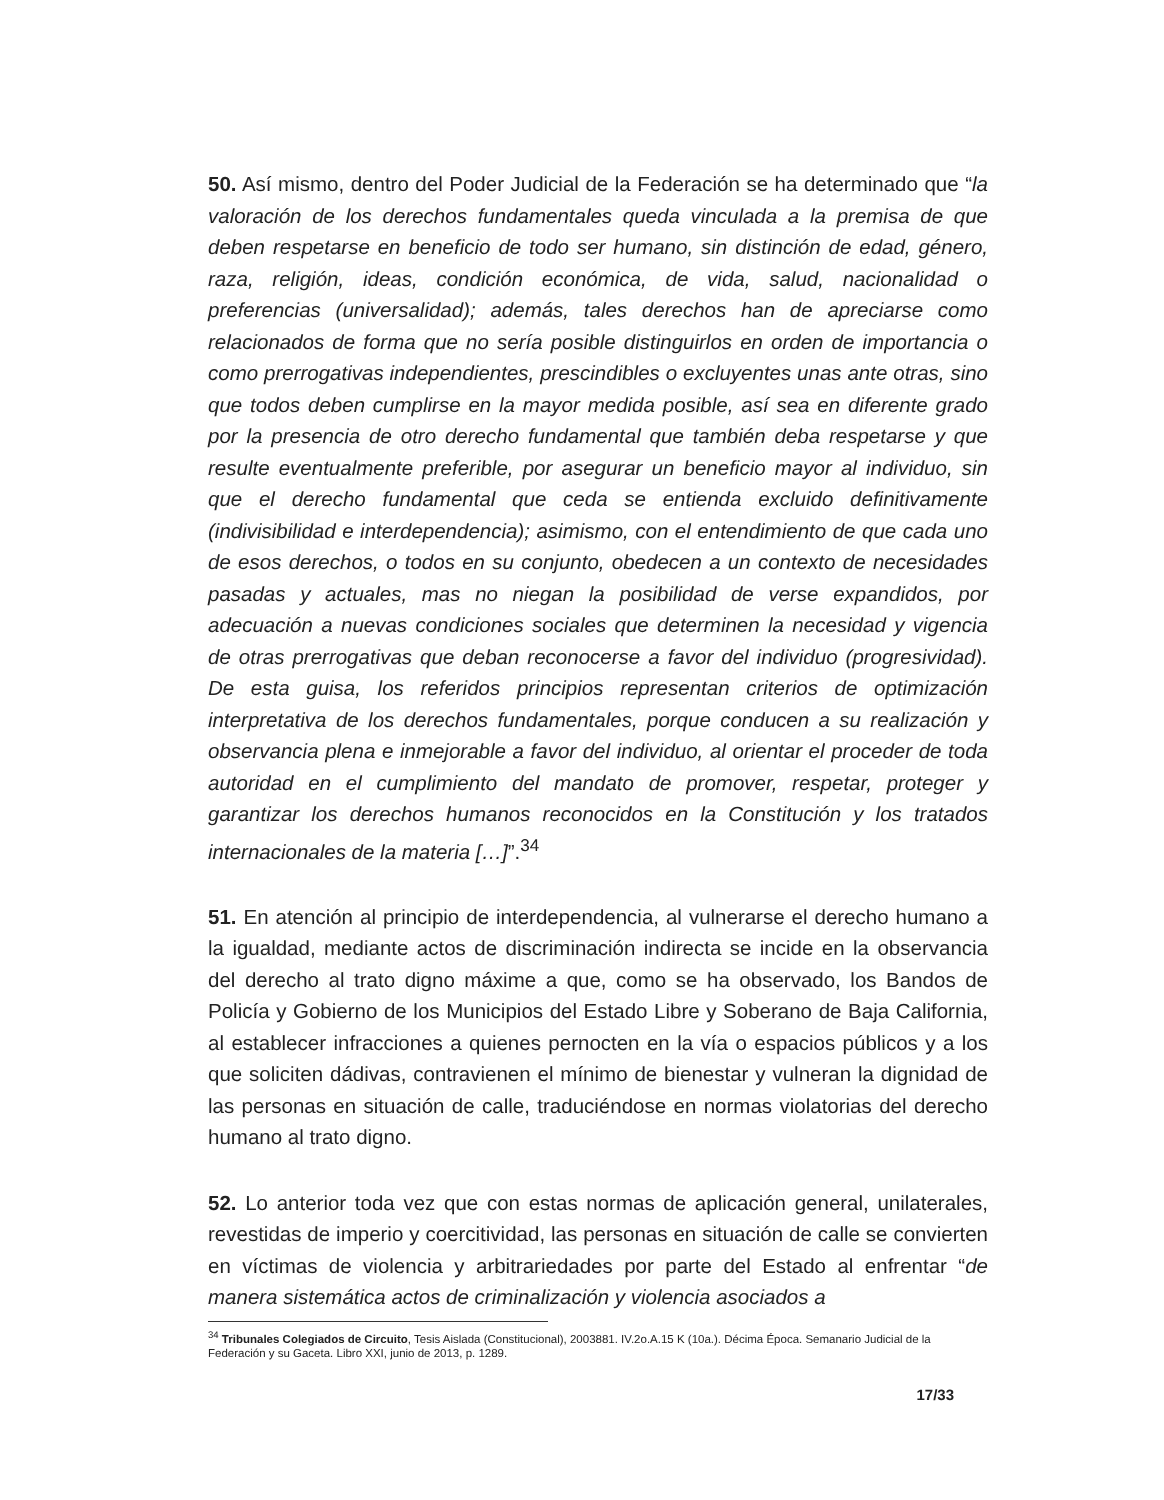50. Así mismo, dentro del Poder Judicial de la Federación se ha determinado que “la valoración de los derechos fundamentales queda vinculada a la premisa de que deben respetarse en beneficio de todo ser humano, sin distinción de edad, género, raza, religión, ideas, condición económica, de vida, salud, nacionalidad o preferencias (universalidad); además, tales derechos han de apreciarse como relacionados de forma que no sería posible distinguirlos en orden de importancia o como prerrogativas independientes, prescindibles o excluyentes unas ante otras, sino que todos deben cumplirse en la mayor medida posible, así sea en diferente grado por la presencia de otro derecho fundamental que también deba respetarse y que resulte eventualmente preferible, por asegurar un beneficio mayor al individuo, sin que el derecho fundamental que ceda se entienda excluido definitivamente (indivisibilidad e interdependencia); asimismo, con el entendimiento de que cada uno de esos derechos, o todos en su conjunto, obedecen a un contexto de necesidades pasadas y actuales, mas no niegan la posibilidad de verse expandidos, por adecuación a nuevas condiciones sociales que determinen la necesidad y vigencia de otras prerrogativas que deban reconocerse a favor del individuo (progresividad). De esta guisa, los referidos principios representan criterios de optimización interpretativa de los derechos fundamentales, porque conducen a su realización y observancia plena e inmejorable a favor del individuo, al orientar el proceder de toda autoridad en el cumplimiento del mandato de promover, respetar, proteger y garantizar los derechos humanos reconocidos en la Constitución y los tratados internacionales de la materia […]”.<sup>34</sup>
51. En atención al principio de interdependencia, al vulnerarse el derecho humano a la igualdad, mediante actos de discriminación indirecta se incide en la observancia del derecho al trato digno máxime a que, como se ha observado, los Bandos de Policía y Gobierno de los Municipios del Estado Libre y Soberano de Baja California, al establecer infracciones a quienes pernocten en la vía o espacios públicos y a los que soliciten dádivas, contravienen el mínimo de bienestar y vulneran la dignidad de las personas en situación de calle, traduciéndose en normas violatorias del derecho humano al trato digno.
52. Lo anterior toda vez que con estas normas de aplicación general, unilaterales, revestidas de imperio y coercitividad, las personas en situación de calle se convierten en víctimas de violencia y arbitrariedades por parte del Estado al enfrentar “de manera sistemática actos de criminalización y violencia asociados a
<sup>34</sup> Tribunales Colegiados de Circuito, Tesis Aislada (Constitucional), 2003881. IV.2o.A.15 K (10a.). Décima Época. Semanario Judicial de la Federación y su Gaceta. Libro XXI, junio de 2013, p. 1289.
17/33